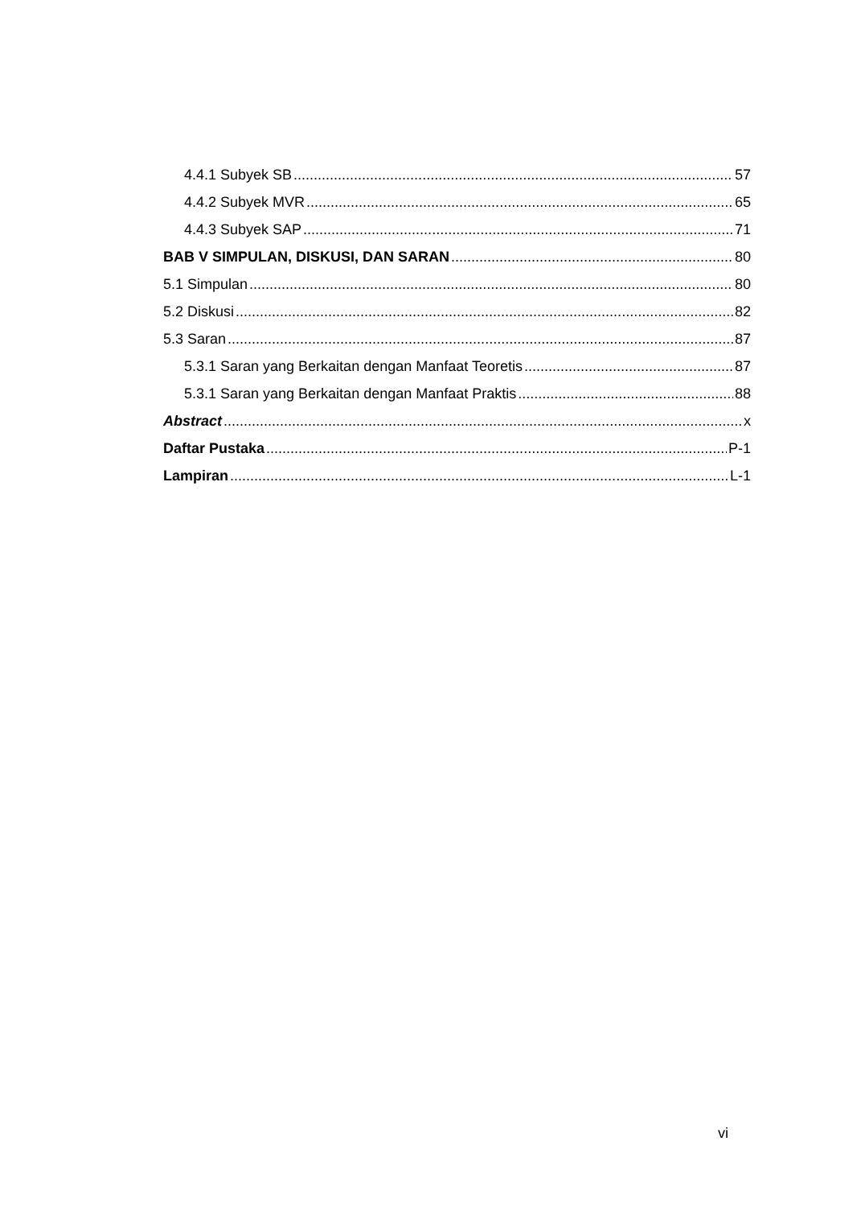4.4.1 Subyek SB 57
4.4.2 Subyek MVR 65
4.4.3 Subyek SAP 71
BAB V SIMPULAN, DISKUSI, DAN SARAN 80
5.1 Simpulan 80
5.2 Diskusi 82
5.3 Saran 87
5.3.1 Saran yang Berkaitan dengan Manfaat Teoretis 87
5.3.1 Saran yang Berkaitan dengan Manfaat Praktis 88
Abstract x
Daftar Pustaka P-1
Lampiran L-1
vi